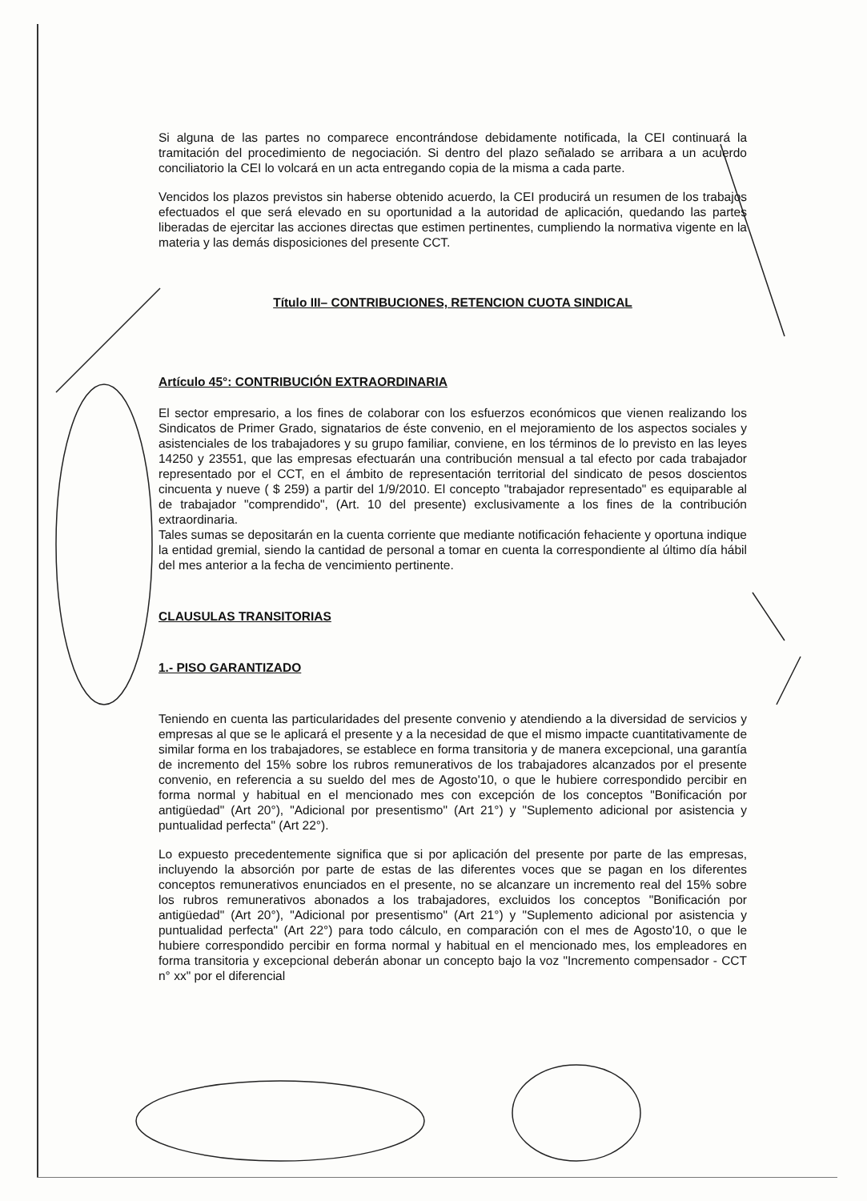Si alguna de las partes no comparece encontrándose debidamente notificada, la CEI continuará la tramitación del procedimiento de negociación. Si dentro del plazo señalado se arribara a un acuerdo conciliatorio la CEI lo volcará en un acta entregando copia de la misma a cada parte.
Vencidos los plazos previstos sin haberse obtenido acuerdo, la CEI producirá un resumen de los trabajos efectuados el que será elevado en su oportunidad a la autoridad de aplicación, quedando las partes liberadas de ejercitar las acciones directas que estimen pertinentes, cumpliendo la normativa vigente en la materia y las demás disposiciones del presente CCT.
Título III– CONTRIBUCIONES, RETENCION CUOTA SINDICAL
Artículo 45°: CONTRIBUCIÓN EXTRAORDINARIA
El sector empresario, a los fines de colaborar con los esfuerzos económicos que vienen realizando los Sindicatos de Primer Grado, signatarios de éste convenio, en el mejoramiento de los aspectos sociales y asistenciales de los trabajadores y su grupo familiar, conviene, en los términos de lo previsto en las leyes 14250 y 23551, que las empresas efectuarán una contribución mensual a tal efecto por cada trabajador representado por el CCT, en el ámbito de representación territorial del sindicato de pesos doscientos cincuenta y nueve ( $ 259) a partir del 1/9/2010. El concepto "trabajador representado" es equiparable al de trabajador "comprendido", (Art. 10 del presente) exclusivamente a los fines de la contribución extraordinaria.
Tales sumas se depositarán en la cuenta corriente que mediante notificación fehaciente y oportuna indique la entidad gremial, siendo la cantidad de personal a tomar en cuenta la correspondiente al último día hábil del mes anterior a la fecha de vencimiento pertinente.
CLAUSULAS TRANSITORIAS
1.- PISO GARANTIZADO
Teniendo en cuenta las particularidades del presente convenio y atendiendo a la diversidad de servicios y empresas al que se le aplicará el presente y a la necesidad de que el mismo impacte cuantitativamente de similar forma en los trabajadores, se establece en forma transitoria y de manera excepcional, una garantía de incremento del 15% sobre los rubros remunerativos de los trabajadores alcanzados por el presente convenio, en referencia a su sueldo del mes de Agosto'10, o que le hubiere correspondido percibir en forma normal y habitual en el mencionado mes con excepción de los conceptos "Bonificación por antigüedad" (Art 20°), "Adicional por presentismo" (Art 21°) y "Suplemento adicional por asistencia y puntualidad perfecta" (Art 22°).
Lo expuesto precedentemente significa que si por aplicación del presente por parte de las empresas, incluyendo la absorción por parte de estas de las diferentes voces que se pagan en los diferentes conceptos remunerativos enunciados en el presente, no se alcanzare un incremento real del 15% sobre los rubros remunerativos abonados a los trabajadores, excluidos los conceptos "Bonificación por antigüedad" (Art 20°), "Adicional por presentismo" (Art 21°) y "Suplemento adicional por asistencia y puntualidad perfecta" (Art 22°) para todo cálculo, en comparación con el mes de Agosto'10, o que le hubiere correspondido percibir en forma normal y habitual en el mencionado mes, los empleadores en forma transitoria y excepcional deberán abonar un concepto bajo la voz "Incremento compensador - CCT n° xx" por el diferencial